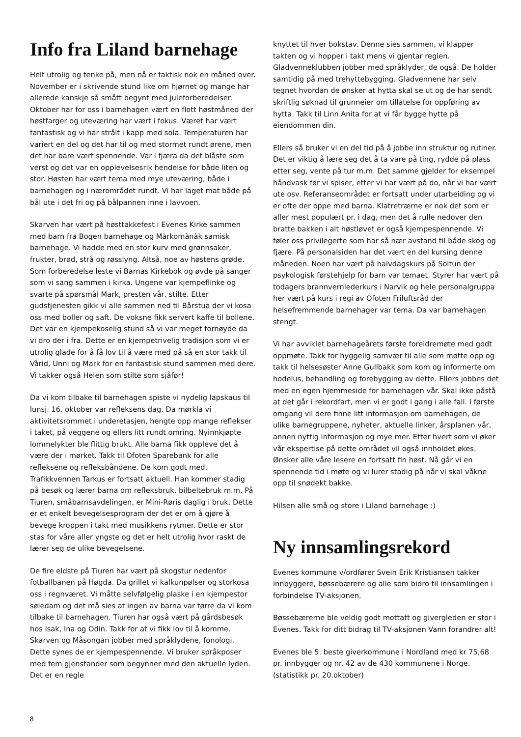Info fra Liland barnehage
Helt utrolig og tenke på, men nå er faktisk nok en måned over. November er i skrivende stund like om hjørnet og mange har allerede kanskje så smått begynt med juleforberedelser. Oktober har for oss i barnehagen vært en flott høstmåned der høstfarger og uteværing har vært i fokus. Været har vært fantastisk og vi har strålt i kapp med sola. Temperaturen har variert en del og det har til og med stormet rundt ørene, men det har bare vært spennende. Var i fjæra da det blåste som verst og det var en opplevelsesrik hendelse for både liten og stor. Høsten har vært tema med mye uteværing, både i barnehagen og i nærområdet rundt. Vi har laget mat både på bål ute i det fri og på bålpannen inne i lavvoen.
Skarven har vært på høsttakkefest i Evenes Kirke sammen med barn fra Bogen barnehage og Màrkomànàk samisk barnehage. Vi hadde med en stor kurv med grønnsaker, frukter, brød, strå og røsslyng. Altså, noe av høstens grøde. Som forberedelse leste vi Barnas Kirkebok og øvde på sanger som vi sang sammen i kirka. Ungene var kjempeflinke og svarte på spørsmål Mark, presten vår, stilte. Etter gudstjenesten gikk vi alle sammen ned til Bårstua der vi kosa oss med boller og saft. De voksne fikk servert kaffe til bollene. Det var en kjempekoselig stund så vi var meget fornøyde da vi dro der i fra. Dette er en kjempetrivelig tradisjon som vi er utrolig glade for å få lov til å være med på så en stor takk til Vårid, Unni og Mark for en fantastisk stund sammen med dere. Vi takker også Helen som stilte som sjåfør!
Da vi kom tilbake til barnehagen spiste vi nydelig lapskaus til lunsj. 16. oktober var refleksens dag. Da mørkla vi aktivitetsrommet i underetasjen, hengte opp mange reflekser i taket, på veggene og ellers litt rundt omring. Nyinnkjøpte lommelykter ble flittig brukt. Alle barna fikk oppleve det å være der i mørket. Takk til Ofoten Sparebank for alle refleksene og refleksbåndene. De kom godt med. Trafikkvennen Tarkus er fortsatt aktuell. Han kommer stadig på besøk og lærer barna om refleksbruk, bilbeltebruk m.m. På Tiuren, småbarnsavdelingen, er Mini-Røris daglig i bruk. Dette er et enkelt bevegelsesprogram der det er om å gjøre å bevege kroppen i takt med musikkens rytmer. Dette er stor stas for våre aller yngste og det er helt utrolig hvor raskt de lærer seg de ulike bevegelsene.
De fire eldste på Tiuren har vært på skogstur nedenfor fotballbanen på Høgda. Da grillet vi kalkunpølser og storkosa oss i regnværet. Vi måtte selvfølgelig plaske i en kjempestor søledam og det må sies at ingen av barna var tørre da vi kom tilbake til barnehagen. Tiuren har også vært på gårdsbesøk hos Isak, Ina og Odin. Takk for at vi fikk lov til å komme. Skarven og Måsongan jobber med språklydene, fonologi. Dette synes de er kjempespennende. Vi bruker språkposer med fem gjenstander som begynner med den aktuelle lyden. Det er en regle
knyttet til hver bokstav. Denne sies sammen, vi klapper takten og vi hopper i takt mens vi gjentar reglen. Gladvenneklubben jobber med språklyder, de også. De holder samtidig på med trehyttebygging. Gladvennene har selv tegnet hvordan de ønsker at hytta skal se ut og de har sendt skriftlig søknad til grunneier om tillatelse for oppføring av hytta. Takk til Linn Anita for at vi får bygge hytte på eiendommen din.
Ellers så bruker vi en del tid på å jobbe inn struktur og rutiner. Det er viktig å lære seg det å ta vare på ting, rydde på plass etter seg, vente på tur m.m. Det samme gjelder for eksempel håndvask før vi spiser, etter vi har vært på do, når vi har vært ute osv. Referanseområdet er fortsatt under utarbeiding og vi er ofte der oppe med barna. Klatretrærne er nok det som er aller mest populært pr. i dag, men det å rulle nedover den bratte bakken i alt høstløvet er også kjempespennende. Vi føler oss privilegerte som har så nær avstand til både skog og fjære. På personalsiden har det vært en del kursing denne måneden. Noen har vært på halvdagskurs på Soltun der psykologisk førstehjelp for barn var temaet. Styrer har vært på todagers brannvernlederkurs i Narvik og hele personalgruppa her vært på kurs i regi av Ofoten Friluftsråd der helsefremmende barnehager var tema. Da var barnehagen stengt.
Vi har avviklet barnehageårets første foreldremøte med godt oppmøte. Takk for hyggelig samvær til alle som møtte opp og takk til helsesøster Anne Gullbakk som kom og informerte om hodelus, behandling og forebygging av dette. Ellers jobbes det med en egen hjemmeside for barnehagen vår. Skal ikke påstå at det går i rekordfart, men vi er godt i gang i alle fall. I første omgang vil dere finne litt informasjon om barnehagen, de ulike barnegruppene, nyheter, aktuelle linker, årsplanen vår, annen nyttig informasjon og mye mer. Etter hvert som vi øker vår ekspertise på dette området vil også innholdet økes. Ønsker alle våre lesere en fortsatt fin høst. Nå går vi en spennende tid i møte og vi lurer stadig på når vi skal våkne opp til snødekt bakke.
Hilsen alle små og store i Liland barnehage :)
Ny innsamlingsrekord
Evenes kommune v/ordfører Svein Erik Kristiansen takker innbyggere, bøssebærere og alle som bidro til innsamlingen i forbindelse TV-aksjonen.
Bøssebærerne ble veldig godt mottatt og givergleden er stor i Evenes. Takk for ditt bidrag til TV-aksjonen Vann forandrer alt!
Evenes ble 5. beste giverkommune i Nordland med kr 75,68 pr. innbygger og nr. 42 av de 430 kommunene i Norge. (statistikk pr. 20.oktober)
8